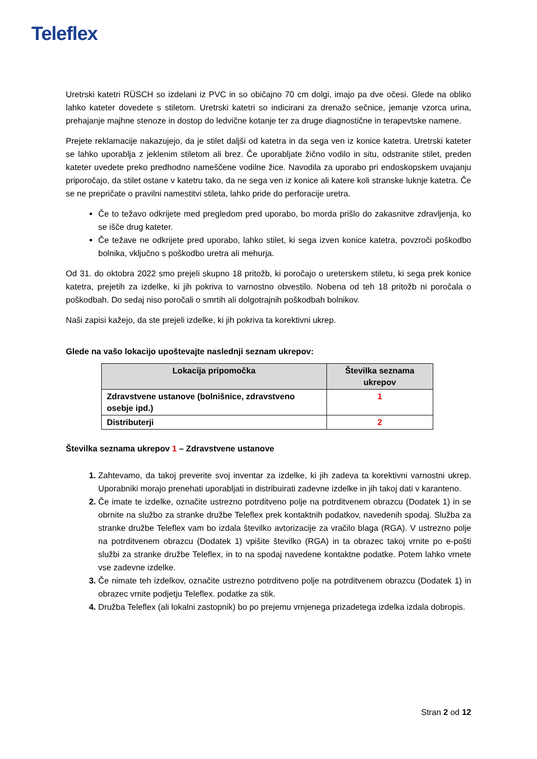Teleflex
Uretrski katetri RÜSCH so izdelani iz PVC in so običajno 70 cm dolgi, imajo pa dve očesi. Glede na obliko lahko kateter dovedete s stiletom. Uretrski katetri so indicirani za drenažo sečnice, jemanje vzorca urina, prehajanje majhne stenoze in dostop do ledvične kotanje ter za druge diagnostične in terapevtske namene.
Prejete reklamacije nakazujejo, da je stilet daljši od katetra in da sega ven iz konice katetra. Uretrski kateter se lahko uporablja z jeklenim stiletom ali brez. Če uporabljate žično vodilo in situ, odstranite stilet, preden kateter uvedete preko predhodno nameščene vodilne žice. Navodila za uporabo pri endoskopskem uvajanju priporočajo, da stilet ostane v katetru tako, da ne sega ven iz konice ali katere koli stranske luknje katetra. Če se ne prepričate o pravilni namestitvi stileta, lahko pride do perforacije uretra.
Če to težavo odkrijete med pregledom pred uporabo, bo morda prišlo do zakasnitve zdravljenja, ko se išče drug kateter.
Če težave ne odkrijete pred uporabo, lahko stilet, ki sega izven konice katetra, povzroči poškodbo bolnika, vključno s poškodbo uretra ali mehurja.
Od 31. do oktobra 2022 smo prejeli skupno 18 pritožb, ki poročajo o ureterskem stiletu, ki sega prek konice katetra, prejetih za izdelke, ki jih pokriva to varnostno obvestilo. Nobena od teh 18 pritožb ni poročala o poškodbah. Do sedaj niso poročali o smrtih ali dolgotrajnih poškodbah bolnikov.
Naši zapisi kažejo, da ste prejeli izdelke, ki jih pokriva ta korektivni ukrep.
Glede na vašo lokacijo upoštevajte naslednji seznam ukrepov:
| Lokacija pripomočka | Številka seznama ukrepov |
| --- | --- |
| Zdravstvene ustanove (bolnišnice, zdravstveno osebje ipd.) | 1 |
| Distributerji | 2 |
Številka seznama ukrepov 1 – Zdravstvene ustanove
Zahtevamo, da takoj preverite svoj inventar za izdelke, ki jih zadeva ta korektivni varnostni ukrep. Uporabniki morajo prenehati uporabljati in distribuirati zadevne izdelke in jih takoj dati v karanteno.
Če imate te izdelke, označite ustrezno potrditveno polje na potrditvenem obrazcu (Dodatek 1) in se obrnite na službo za stranke družbe Teleflex prek kontaktnih podatkov, navedenih spodaj. Služba za stranke družbe Teleflex vam bo izdala številko avtorizacije za vračilo blaga (RGA). V ustrezno polje na potrditvenem obrazcu (Dodatek 1) vpišite številko (RGA) in ta obrazec takoj vrnite po e-pošti službi za stranke družbe Teleflex, in to na spodaj navedene kontaktne podatke. Potem lahko vrnete vse zadevne izdelke.
Če nimate teh izdelkov, označite ustrezno potrditveno polje na potrditvenem obrazcu (Dodatek 1) in obrazec vrnite podjetju Teleflex. podatke za stik.
Družba Teleflex (ali lokalni zastopnik) bo po prejemu vrnjenega prizadetega izdelka izdala dobropis.
Stran 2 od 12